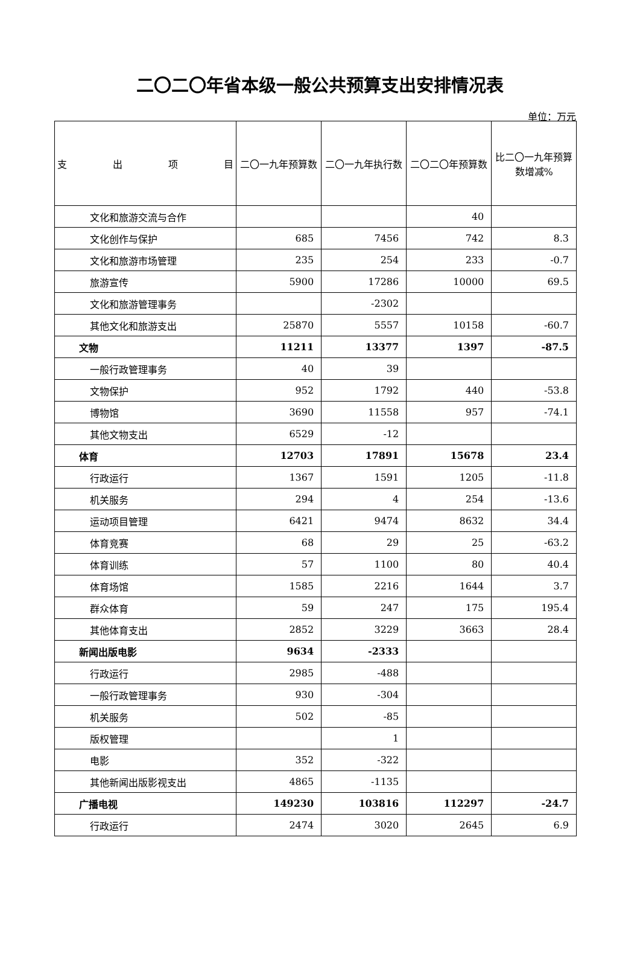二〇二〇年省本级一般公共预算支出安排情况表
单位：万元
| 支 出 项 目 | 二〇一九年预算数 | 二〇一九年执行数 | 二〇二〇年预算数 | 比二〇一九年预算数增减% |
| --- | --- | --- | --- | --- |
| 文化和旅游交流与合作 | | | 40 | |
| 文化创作与保护 | 685 | 7456 | 742 | 8.3 |
| 文化和旅游市场管理 | 235 | 254 | 233 | -0.7 |
| 旅游宣传 | 5900 | 17286 | 10000 | 69.5 |
| 文化和旅游管理事务 | | -2302 | | |
| 其他文化和旅游支出 | 25870 | 5557 | 10158 | -60.7 |
| 文物 | 11211 | 13377 | 1397 | -87.5 |
| 一般行政管理事务 | 40 | 39 | | |
| 文物保护 | 952 | 1792 | 440 | -53.8 |
| 博物馆 | 3690 | 11558 | 957 | -74.1 |
| 其他文物支出 | 6529 | -12 | | |
| 体育 | 12703 | 17891 | 15678 | 23.4 |
| 行政运行 | 1367 | 1591 | 1205 | -11.8 |
| 机关服务 | 294 | 4 | 254 | -13.6 |
| 运动项目管理 | 6421 | 9474 | 8632 | 34.4 |
| 体育竞赛 | 68 | 29 | 25 | -63.2 |
| 体育训练 | 57 | 1100 | 80 | 40.4 |
| 体育场馆 | 1585 | 2216 | 1644 | 3.7 |
| 群众体育 | 59 | 247 | 175 | 195.4 |
| 其他体育支出 | 2852 | 3229 | 3663 | 28.4 |
| 新闻出版电影 | 9634 | -2333 | | |
| 行政运行 | 2985 | -488 | | |
| 一般行政管理事务 | 930 | -304 | | |
| 机关服务 | 502 | -85 | | |
| 版权管理 | | 1 | | |
| 电影 | 352 | -322 | | |
| 其他新闻出版影视支出 | 4865 | -1135 | | |
| 广播电视 | 149230 | 103816 | 112297 | -24.7 |
| 行政运行 | 2474 | 3020 | 2645 | 6.9 |